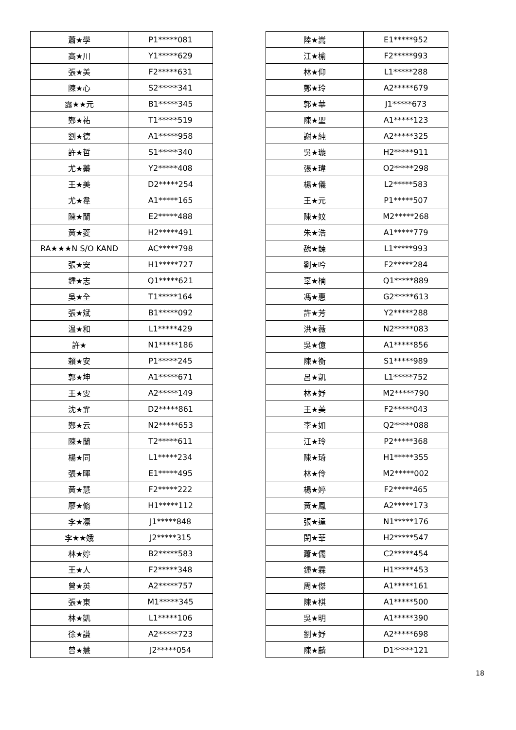| 蕭★學 | P1*****081 |
| 高★川 | Y1*****629 |
| 張★美 | F2*****631 |
| 陳★心 | S2*****341 |
| 露★★元 | B1*****345 |
| 鄭★祐 | T1*****519 |
| 劉★德 | A1*****958 |
| 許★哲 | S1*****340 |
| 尤★蓁 | Y2*****408 |
| 王★美 | D2*****254 |
| 尤★韋 | A1*****165 |
| 陳★蘭 | E2*****488 |
| 黃★菱 | H2*****491 |
| RA★★★N S/O KAND | AC*****798 |
| 張★安 | H1*****727 |
| 鍾★志 | Q1*****621 |
| 吳★全 | T1*****164 |
| 張★斌 | B1*****092 |
| 温★和 | L1*****429 |
| 許★ | N1*****186 |
| 賴★安 | P1*****245 |
| 郭★坤 | A1*****671 |
| 王★雯 | A2*****149 |
| 沈★霏 | D2*****861 |
| 鄭★云 | N2*****653 |
| 陳★蘭 | T2*****611 |
| 楊★同 | L1*****234 |
| 張★暉 | E1*****495 |
| 黃★慧 | F2*****222 |
| 廖★脩 | H1*****112 |
| 李★凛 | J1*****848 |
| 李★★娥 | J2*****315 |
| 林★婷 | B2*****583 |
| 王★人 | F2*****348 |
| 曾★英 | A2*****757 |
| 張★東 | M1*****345 |
| 林★凱 | L1*****106 |
| 徐★謙 | A2*****723 |
| 曾★慧 | J2*****054 |
| 陸★嵩 | E1*****952 |
| 江★榆 | F2*****993 |
| 林★仰 | L1*****288 |
| 鄭★玲 | A2*****679 |
| 郭★華 | J1*****673 |
| 陳★聖 | A1*****123 |
| 謝★純 | A2*****325 |
| 吳★璇 | H2*****911 |
| 張★瑋 | O2*****298 |
| 楊★儀 | L2*****583 |
| 王★元 | P1*****507 |
| 陳★妏 | M2*****268 |
| 朱★浩 | A1*****779 |
| 魏★鍊 | L1*****993 |
| 劉★吟 | F2*****284 |
| 辜★楠 | Q1*****889 |
| 馮★惠 | G2*****613 |
| 許★芳 | Y2*****288 |
| 洪★薇 | N2*****083 |
| 吳★億 | A1*****856 |
| 陳★衡 | S1*****989 |
| 呂★凱 | L1*****752 |
| 林★妤 | M2*****790 |
| 王★美 | F2*****043 |
| 李★如 | Q2*****088 |
| 江★玲 | P2*****368 |
| 陳★琦 | H1*****355 |
| 林★伶 | M2*****002 |
| 楊★婷 | F2*****465 |
| 黃★鳳 | A2*****173 |
| 張★達 | N1*****176 |
| 閉★華 | H2*****547 |
| 蕭★儒 | C2*****454 |
| 鍾★霖 | H1*****453 |
| 周★傑 | A1*****161 |
| 陳★棋 | A1*****500 |
| 吳★明 | A1*****390 |
| 劉★妤 | A2*****698 |
| 陳★麟 | D1*****121 |
18